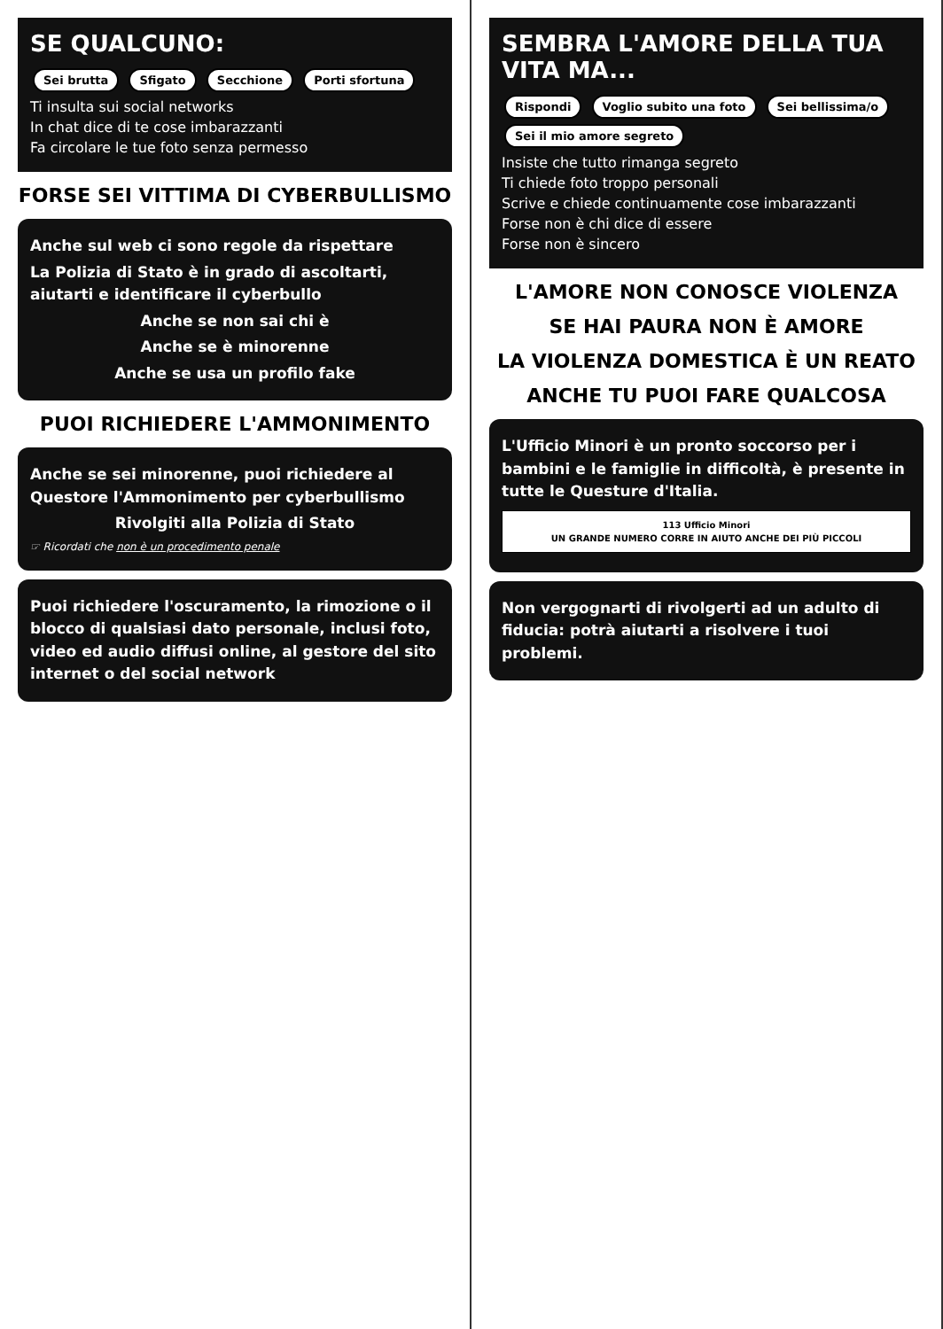SE QUALCUNO:
Sei brutta Sfigato Secchione Porti sfortuna
Ti insulta sui social networks
In chat dice di te cose imbarazzanti
Fa circolare le tue foto senza permesso
FORSE SEI VITTIMA DI CYBERBULLISMO
Anche sul web ci sono regole da rispettare
La Polizia di Stato è in grado di ascoltarti, aiutarti e identificare il cyberbullo
Anche se non sai chi è
Anche se è minorenne
Anche se usa un profilo fake
PUOI RICHIEDERE L'AMMONIMENTO
Anche se sei minorenne, puoi richiedere al Questore l'Ammonimento per cyberbullismo
Rivolgiti alla Polizia di Stato
☞ Ricordati che non è un procedimento penale
Puoi richiedere l'oscuramento, la rimozione o il blocco di qualsiasi dato personale, inclusi foto, video ed audio diffusi online, al gestore del sito internet o del social network
SEMBRA L'AMORE DELLA TUA VITA MA...
Rispondi Voglio subito una foto Sei bellissima/o Sei il mio amore segreto
Insiste che tutto rimanga segreto
Ti chiede foto troppo personali
Scrive e chiede continuamente cose imbarazzanti
Forse non è chi dice di essere
Forse non è sincero
L'AMORE NON CONOSCE VIOLENZA
SE HAI PAURA NON È AMORE
LA VIOLENZA DOMESTICA È UN REATO
ANCHE TU PUOI FARE QUALCOSA
L'Ufficio Minori è un pronto soccorso per i bambini e le famiglie in difficoltà, è presente in tutte le Questure d'Italia.
113 Ufficio Minori
UN GRANDE NUMERO CORRE IN AIUTO ANCHE DEI PIÙ PICCOLI
Non vergognarti di rivolgerti ad un adulto di fiducia: potrà aiutarti a risolvere i tuoi problemi.